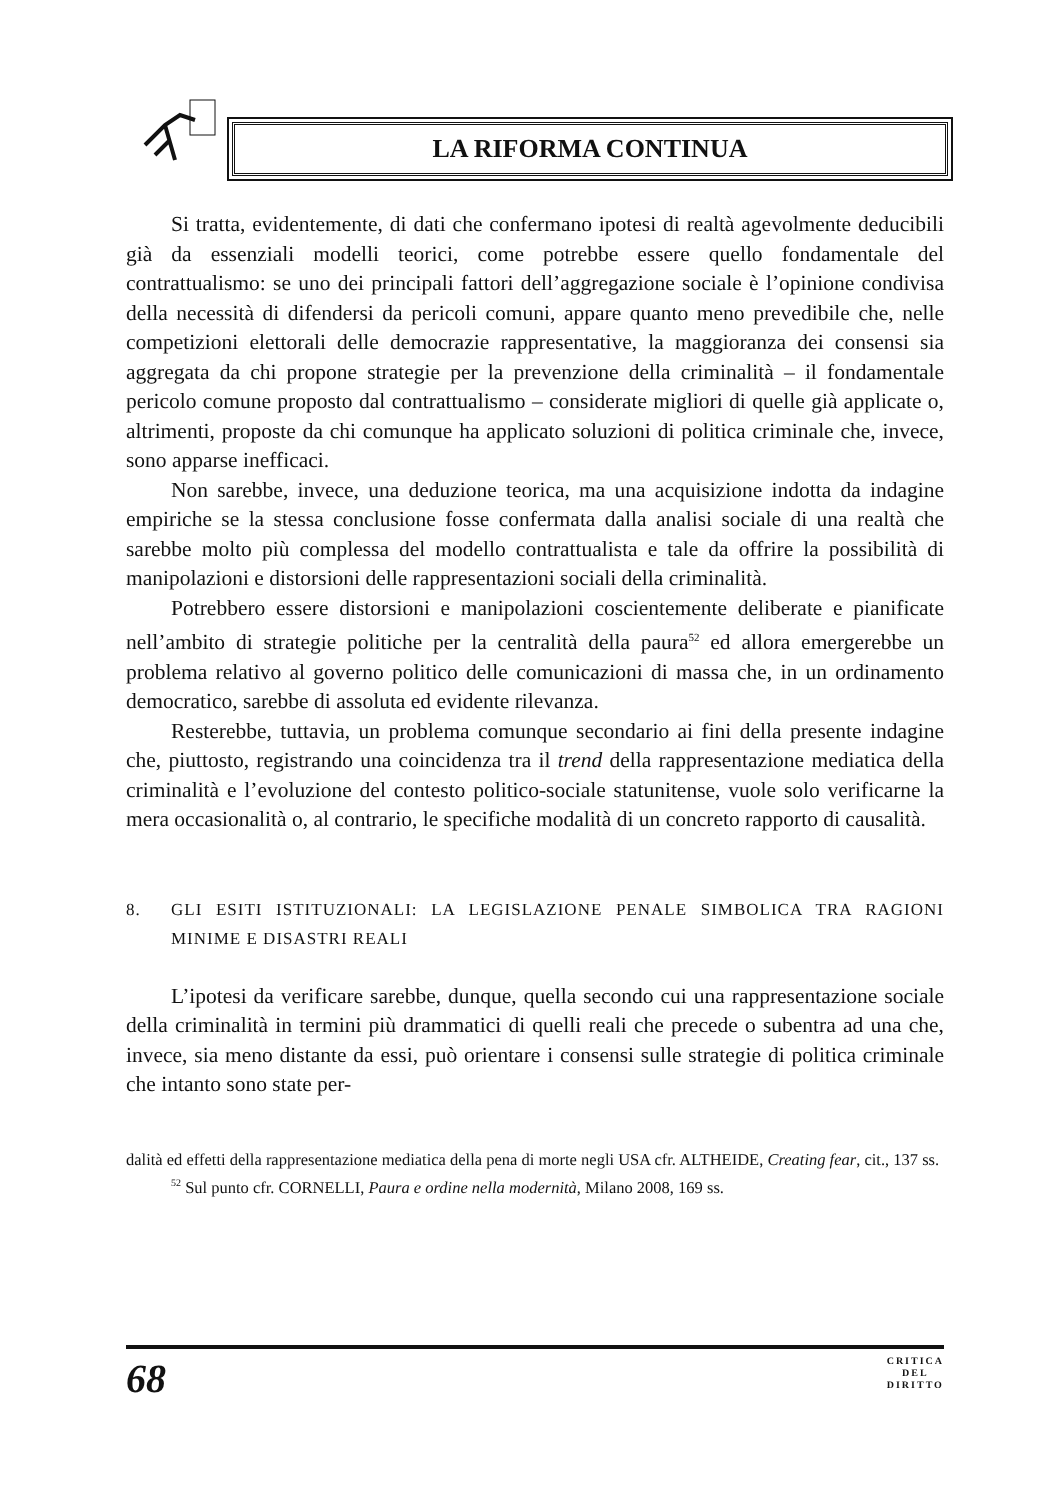LA RIFORMA CONTINUA
Si tratta, evidentemente, di dati che confermano ipotesi di realtà agevolmente deducibili già da essenziali modelli teorici, come potrebbe essere quello fondamentale del contrattualismo: se uno dei principali fattori dell’aggregazione sociale è l’opinione condivisa della necessità di difendersi da pericoli comuni, appare quanto meno prevedibile che, nelle competizioni elettorali delle democrazie rappresentative, la maggioranza dei consensi sia aggregata da chi propone strategie per la prevenzione della criminalità – il fondamentale pericolo comune proposto dal contrattualismo – considerate migliori di quelle già applicate o, altrimenti, proposte da chi comunque ha applicato soluzioni di politica criminale che, invece, sono apparse inefficaci.
Non sarebbe, invece, una deduzione teorica, ma una acquisizione indotta da indagine empiriche se la stessa conclusione fosse confermata dalla analisi sociale di una realtà che sarebbe molto più complessa del modello contrattualista e tale da offrire la possibilità di manipolazioni e distorsioni delle rappresentazioni sociali della criminalità.
Potrebbero essere distorsioni e manipolazioni coscientemente deliberate e pianificate nell’ambito di strategie politiche per la centralità della paura<sup>52</sup> ed allora emergerebbe un problema relativo al governo politico delle comunicazioni di massa che, in un ordinamento democratico, sarebbe di assoluta ed evidente rilevanza.
Resterebbe, tuttavia, un problema comunque secondario ai fini della presente indagine che, piuttosto, registrando una coincidenza tra il trend della rappresentazione mediatica della criminalità e l’evoluzione del contesto politico-sociale statunitense, vuole solo verificarne la mera occasionalità o, al contrario, le specifiche modalità di un concreto rapporto di causalità.
8. GLI ESITI ISTITUZIONALI: LA LEGISLAZIONE PENALE SIMBOLICA TRA RAGIONI MINIME E DISASTRI REALI
L’ipotesi da verificare sarebbe, dunque, quella secondo cui una rappresentazione sociale della criminalità in termini più drammatici di quelli reali che precede o subentra ad una che, invece, sia meno distante da essi, può orientare i consensi sulle strategie di politica criminale che intanto sono state per-
dalità ed effetti della rappresentazione mediatica della pena di morte negli USA cfr. ALTHEIDE, Creating fear, cit., 137 ss.
<sup>52</sup> Sul punto cfr. CORNELLI, Paura e ordine nella modernità, Milano 2008, 169 ss.
68 CRITICA
DEL
DIRITTO